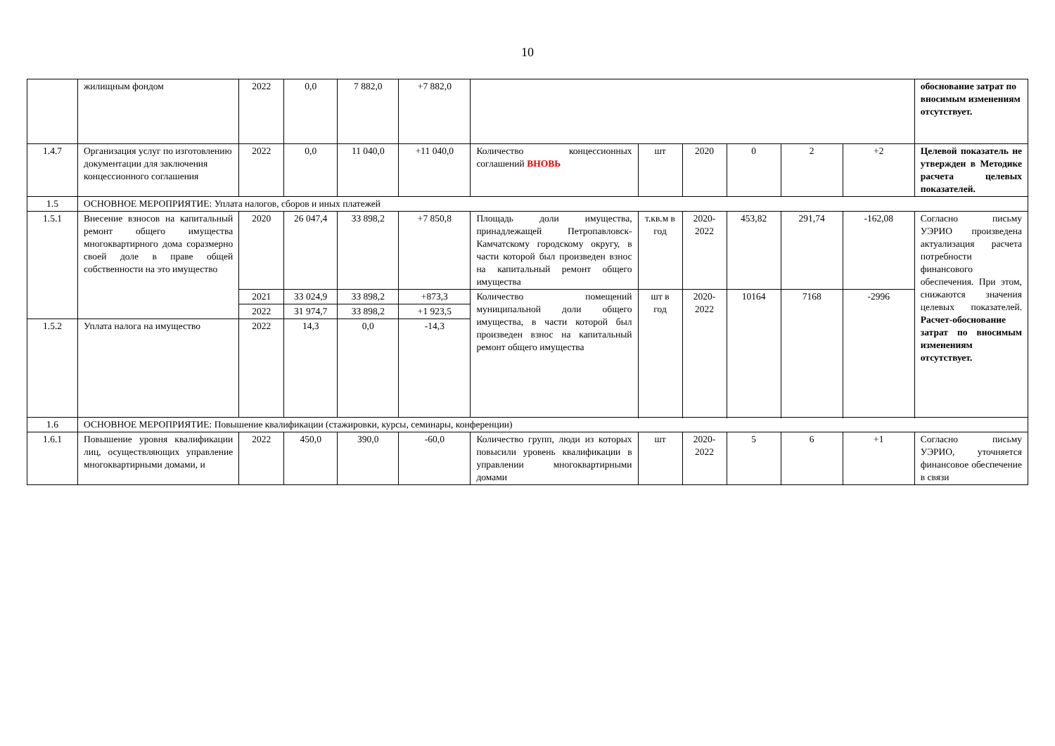10
| | жилищным фондом | 2022 | 0,0 | 7 882,0 | +7 882,0 | | | | | | | обоснование затрат по вносимым изменениям отсутствует. |
| 1.4.7 | Организация услуг по изготовлению документации для заключения концессионного соглашения | 2022 | 0,0 | 11 040,0 | +11 040,0 | Количество концессионных соглашений ВНОВЬ | шт | 2020 | 0 | 2 | +2 | Целевой показатель не утвержден в Методике расчета целевых показателей. |
| 1.5 | ОСНОВНОЕ МЕРОПРИЯТИЕ: Уплата налогов, сборов и иных платежей | | | | | | | | | | | |
| 1.5.1 | Внесение взносов на капитальный ремонт общего имущества многоквартирного дома соразмерно своей доле в праве общей собственности на это имущество | 2020 | 26 047,4 | 33 898,2 | +7 850,8 | Площадь доли имущества, принадлежащей Петропавловск-Камчатскому городскому округу, в части которой был произведен взнос на капитальный ремонт общего имущества | т.кв.м в год | 2020-2022 | 453,82 | 291,74 | -162,08 | Согласно письму УЭРИО произведена актуализация расчета потребности финансового обеспечения. При этом, снижаются значения целевых показателей. Расчет-обоснование затрат по вносимым изменениям отсутствует. |
| | | 2021 | 33 024,9 | 33 898,2 | +873,3 | Количество помещений муниципальной доли общего имущества, в части которой был произведен взнос на капитальный ремонт общего имущества | шт в год | 2020-2022 | 10164 | 7168 | -2996 | |
| | | 2022 | 31 974,7 | 33 898,2 | +1 923,5 | | | | | | | |
| 1.5.2 | Уплата налога на имущество | 2022 | 14,3 | 0,0 | -14,3 | | | | | | | |
| 1.6 | ОСНОВНОЕ МЕРОПРИЯТИЕ: Повышение квалификации (стажировки, курсы, семинары, конференции) | | | | | | | | | | | |
| 1.6.1 | Повышение уровня квалификации лиц, осуществляющих управление многоквартирными домами, и | 2022 | 450,0 | 390,0 | -60,0 | Количество групп, люди из которых повысили уровень квалификации в управлении многоквартирными домами | шт | 2020-2022 | 5 | 6 | +1 | Согласно письму УЭРИО, уточняется финансовое обеспечение в связи |